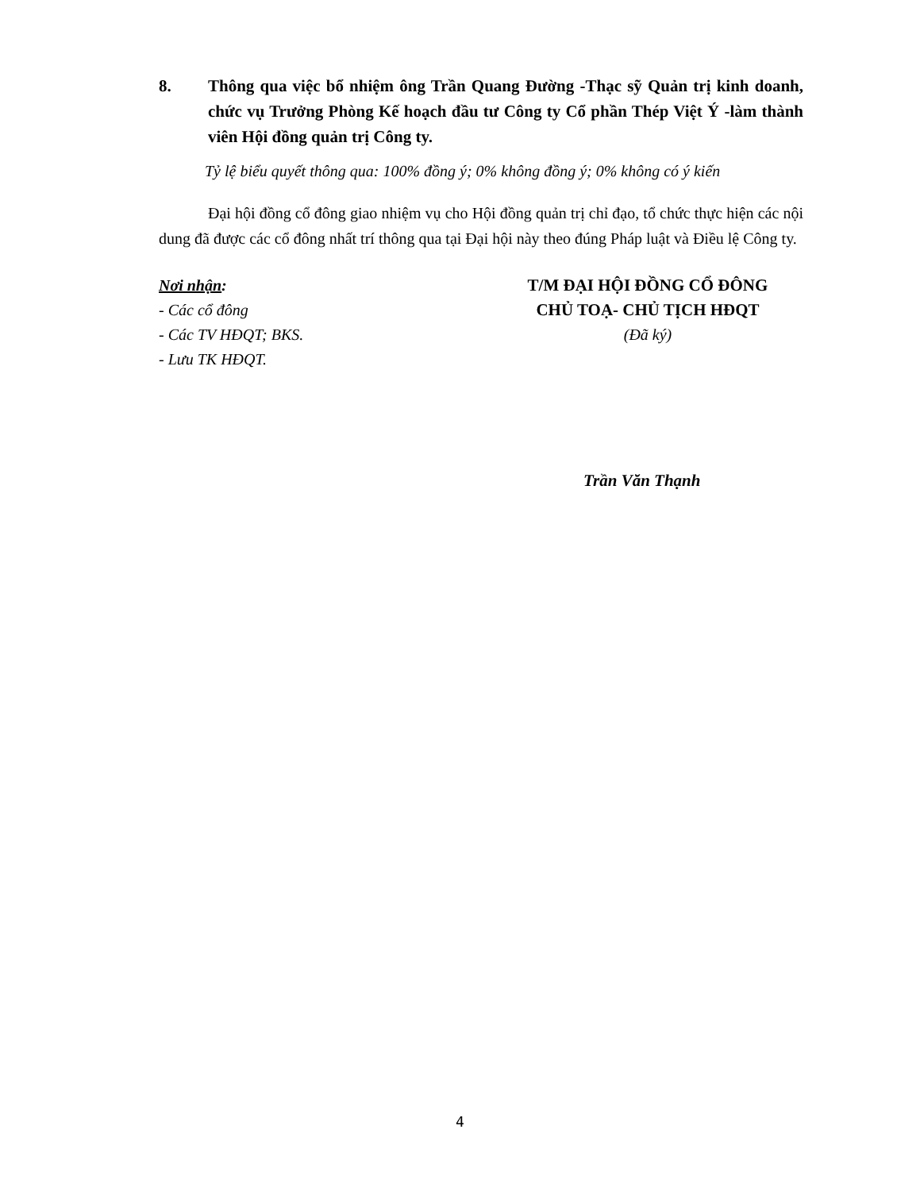8. Thông qua việc bổ nhiệm ông Trần Quang Đường -Thạc sỹ Quản trị kinh doanh, chức vụ Trưởng Phòng Kế hoạch đầu tư Công ty Cổ phần Thép Việt Ý -làm thành viên Hội đồng quản trị Công ty.
Tỷ lệ biểu quyết thông qua: 100% đồng ý; 0% không đồng ý; 0% không có ý kiến
Đại hội đồng cổ đông giao nhiệm vụ cho Hội đồng quản trị chỉ đạo, tổ chức thực hiện các nội dung đã được các cổ đông nhất trí thông qua tại Đại hội này theo đúng Pháp luật và Điều lệ Công ty.
Nơi nhận:
- Các cổ đông
- Các TV HĐQT; BKS.
- Lưu TK HĐQT.
T/M ĐẠI HỘI ĐỒNG CỔ ĐÔNG
CHỦ TOẠ- CHỦ TỊCH HĐQT
(Đã ký)
Trần Văn Thạnh
4